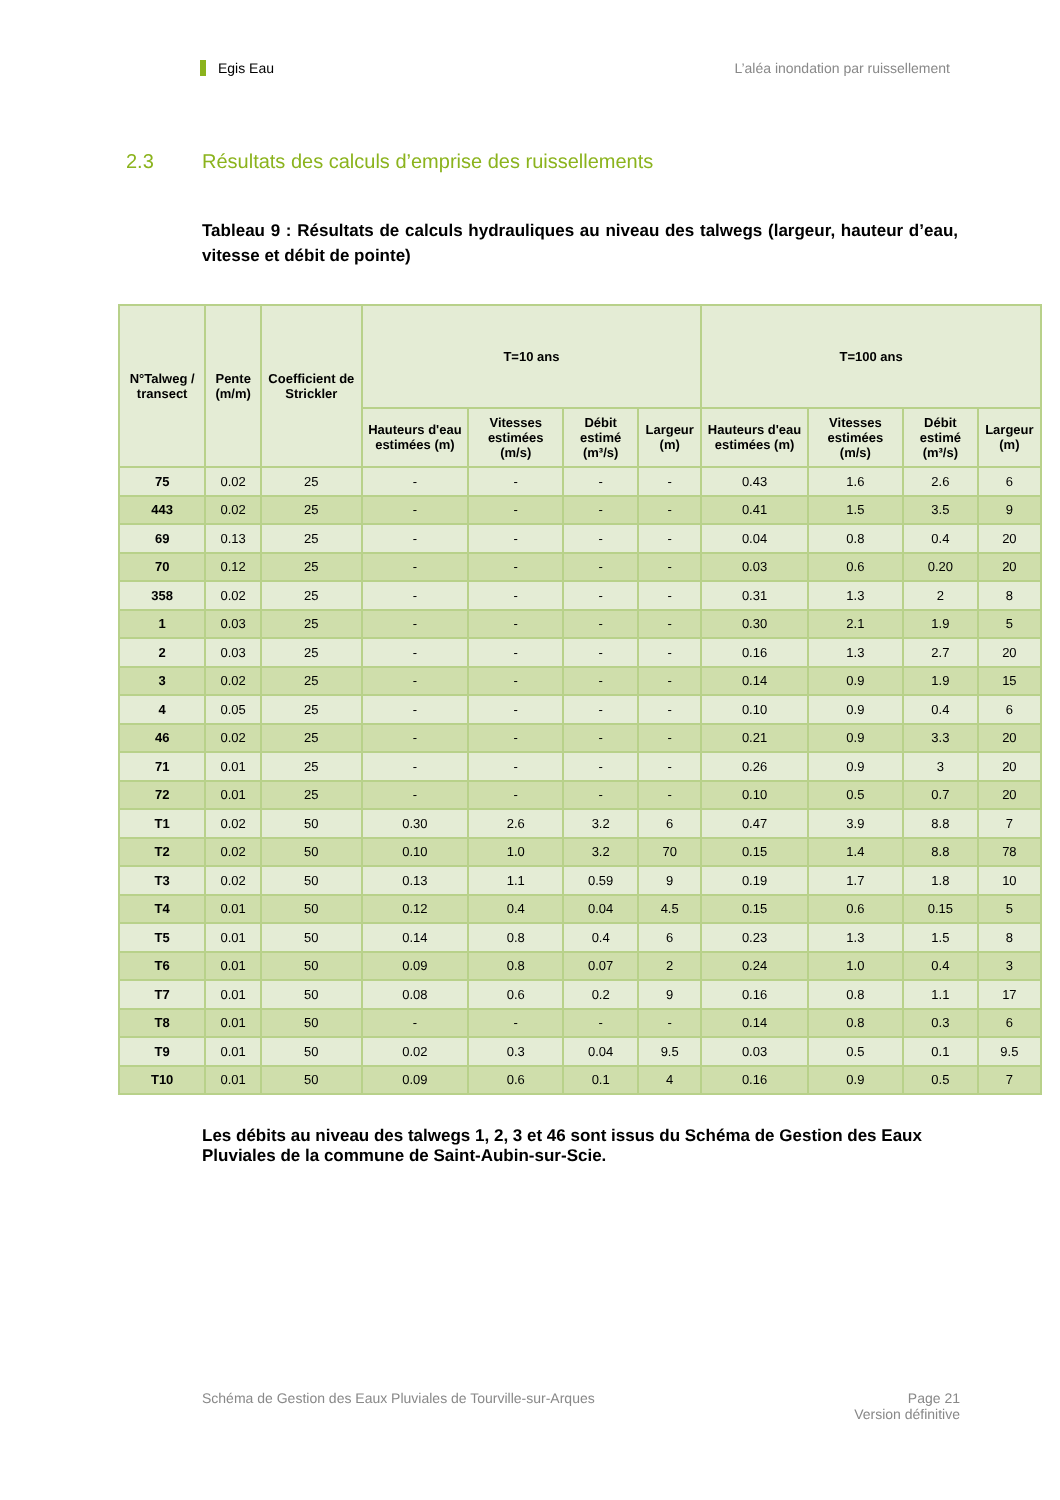Egis Eau L’aléa inondation par ruissellement
2.3 Résultats des calculs d’emprise des ruissellements
Tableau 9 : Résultats de calculs hydrauliques au niveau des talwegs (largeur, hauteur d’eau, vitesse et débit de pointe)
| N°Talweg / transect | Pente (m/m) | Coefficient de Strickler | T=10 ans | | | | T=100 ans | | | |
| --- | --- | --- | --- | --- | --- | --- | --- | --- | --- | --- |
| | | | Hauteurs d'eau estimées (m) | Vitesses estimées (m/s) | Débit estimé (m³/s) | Largeur (m) | Hauteurs d'eau estimées (m) | Vitesses estimées (m/s) | Débit estimé (m³/s) | Largeur (m) |
| 75 | 0.02 | 25 | - | - | - | - | 0.43 | 1.6 | 2.6 | 6 |
| 443 | 0.02 | 25 | - | - | - | - | 0.41 | 1.5 | 3.5 | 9 |
| 69 | 0.13 | 25 | - | - | - | - | 0.04 | 0.8 | 0.4 | 20 |
| 70 | 0.12 | 25 | - | - | - | - | 0.03 | 0.6 | 0.20 | 20 |
| 358 | 0.02 | 25 | - | - | - | - | 0.31 | 1.3 | 2 | 8 |
| 1 | 0.03 | 25 | - | - | - | - | 0.30 | 2.1 | 1.9 | 5 |
| 2 | 0.03 | 25 | - | - | - | - | 0.16 | 1.3 | 2.7 | 20 |
| 3 | 0.02 | 25 | - | - | - | - | 0.14 | 0.9 | 1.9 | 15 |
| 4 | 0.05 | 25 | - | - | - | - | 0.10 | 0.9 | 0.4 | 6 |
| 46 | 0.02 | 25 | - | - | - | - | 0.21 | 0.9 | 3.3 | 20 |
| 71 | 0.01 | 25 | - | - | - | - | 0.26 | 0.9 | 3 | 20 |
| 72 | 0.01 | 25 | - | - | - | - | 0.10 | 0.5 | 0.7 | 20 |
| T1 | 0.02 | 50 | 0.30 | 2.6 | 3.2 | 6 | 0.47 | 3.9 | 8.8 | 7 |
| T2 | 0.02 | 50 | 0.10 | 1.0 | 3.2 | 70 | 0.15 | 1.4 | 8.8 | 78 |
| T3 | 0.02 | 50 | 0.13 | 1.1 | 0.59 | 9 | 0.19 | 1.7 | 1.8 | 10 |
| T4 | 0.01 | 50 | 0.12 | 0.4 | 0.04 | 4.5 | 0.15 | 0.6 | 0.15 | 5 |
| T5 | 0.01 | 50 | 0.14 | 0.8 | 0.4 | 6 | 0.23 | 1.3 | 1.5 | 8 |
| T6 | 0.01 | 50 | 0.09 | 0.8 | 0.07 | 2 | 0.24 | 1.0 | 0.4 | 3 |
| T7 | 0.01 | 50 | 0.08 | 0.6 | 0.2 | 9 | 0.16 | 0.8 | 1.1 | 17 |
| T8 | 0.01 | 50 | - | - | - | - | 0.14 | 0.8 | 0.3 | 6 |
| T9 | 0.01 | 50 | 0.02 | 0.3 | 0.04 | 9.5 | 0.03 | 0.5 | 0.1 | 9.5 |
| T10 | 0.01 | 50 | 0.09 | 0.6 | 0.1 | 4 | 0.16 | 0.9 | 0.5 | 7 |
Les débits au niveau des talwegs 1, 2, 3 et 46 sont issus du Schéma de Gestion des Eaux Pluviales de la commune de Saint-Aubin-sur-Scie.
Schéma de Gestion des Eaux Pluviales de Tourville-sur-Arques
Page 21
Version définitive